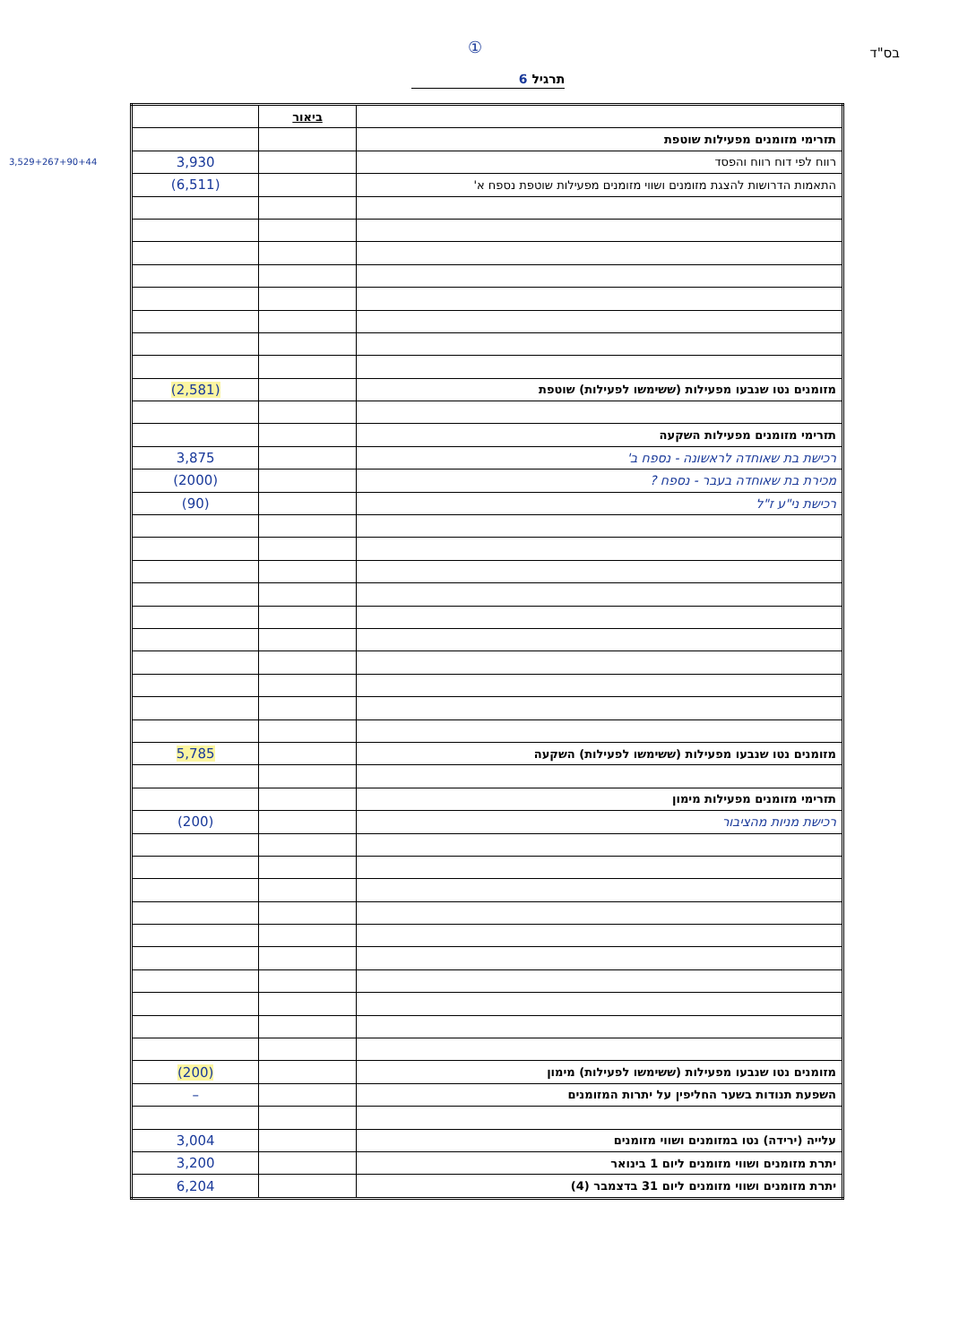① בס"ד
תרגיל 6
3,529+267+90+44
| | ביאור | |
| תזרימי מזומנים מפעילות שוטפת | | |
| רווח לפי דוח רווח והפסד | | 3,930 |
| התאמות הדרושות להצגת מזומנים ושווי מזומנים מפעילות שוטפת נספח א' | | (6,511) |
| מזומנים נטו שנבעו מפעילות (ששימשו לפעילות) שוטפת | | (2,581) |
| תזרימי מזומנים מפעילות השקעה | | |
| רכישת בת שאוחדה לראשונה - נספח ב' | | 3,875 |
| מכירת בת שאוחדה בעבר - נספח ? | | (2000) |
| רכישת ני"ע ז"ל | | (90) |
| מזומנים נטו שנבעו מפעילות (ששימשו לפעילות) השקעה | | 5,785 |
| תזרימי מזומנים מפעילות מימון | | |
| רכישת מניות מהציבור | | (200) |
| מזומנים נטו שנבעו מפעילות (ששימשו לפעילות) מימון | | (200) |
| השפעת תנודות בשער החליפין על יתרות המזומנים | | – |
| עלייה (ירידה) נטו במזומנים ושווי מזומנים | | 3,004 |
| יתרת מזומנים ושווי מזומנים ליום 1 בינואר | | 3,200 |
| יתרת מזומנים ושווי מזומנים ליום 31 בדצמבר (4) | | 6,204 |